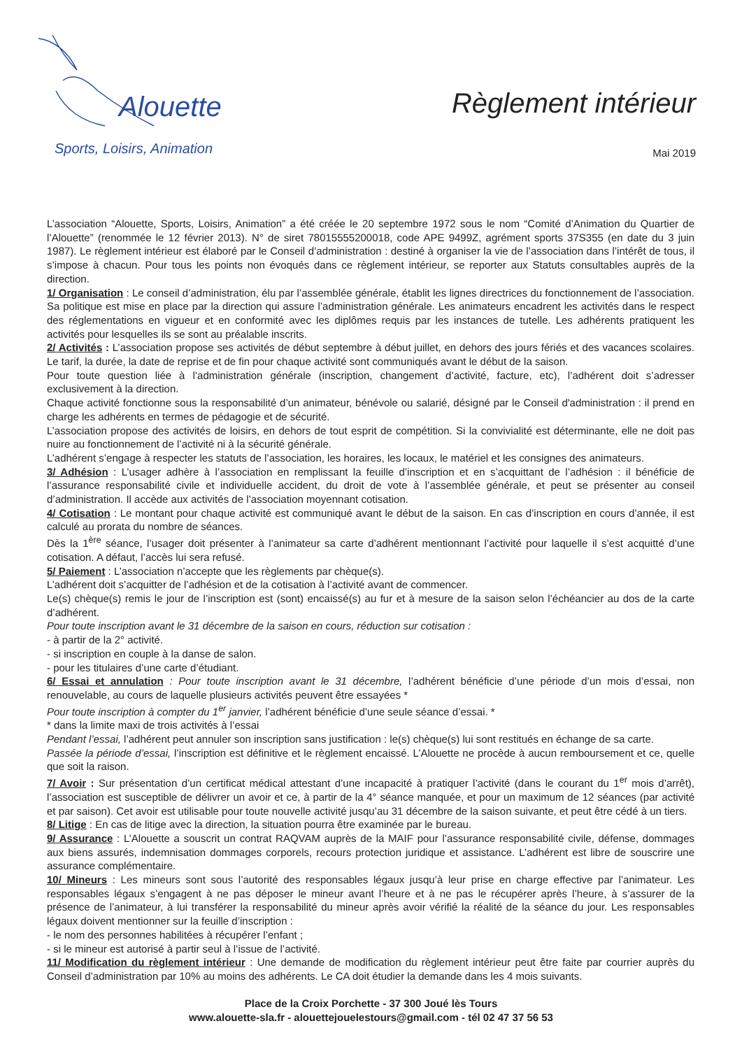Alouette
Sports, Loisirs, Animation
Règlement intérieur
Mai 2019
L’association “Alouette, Sports, Loisirs, Animation” a été créée le 20 septembre 1972 sous le nom “Comité d’Animation du Quartier de l’Alouette” (renommée le 12 février 2013). N° de siret 78015555200018, code APE 9499Z, agrément sports 37S355 (en date du 3 juin 1987). Le règlement intérieur est élaboré par le Conseil d’administration : destiné à organiser la vie de l’association dans l’intérêt de tous, il s’impose à chacun. Pour tous les points non évoqués dans ce règlement intérieur, se reporter aux Statuts consultables auprès de la direction.
1/ Organisation : Le conseil d’administration, élu par l’assemblée générale, établit les lignes directrices du fonctionnement de l’association. Sa politique est mise en place par la direction qui assure l’administration générale. Les animateurs encadrent les activités dans le respect des réglementations en vigueur et en conformité avec les diplômes requis par les instances de tutelle. Les adhérents pratiquent les activités pour lesquelles ils se sont au préalable inscrits.
2/ Activités : L’association propose ses activités de début septembre à début juillet, en dehors des jours fériés et des vacances scolaires. Le tarif, la durée, la date de reprise et de fin pour chaque activité sont communiqués avant le début de la saison.
Pour toute question liée à l’administration générale (inscription, changement d’activité, facture, etc), l’adhérent doit s’adresser exclusivement à la direction.
Chaque activité fonctionne sous la responsabilité d’un animateur, bénévole ou salarié, désigné par le Conseil d'administration : il prend en charge les adhérents en termes de pédagogie et de sécurité.
L’association propose des activités de loisirs, en dehors de tout esprit de compétition. Si la convivialité est déterminante, elle ne doit pas nuire au fonctionnement de l’activité ni à la sécurité générale.
L’adhérent s’engage à respecter les statuts de l’association, les horaires, les locaux, le matériel et les consignes des animateurs.
3/ Adhésion : L’usager adhère à l’association en remplissant la feuille d’inscription et en s’acquittant de l’adhésion : il bénéficie de l’assurance responsabilité civile et individuelle accident, du droit de vote à l’assemblée générale, et peut se présenter au conseil d’administration. Il accède aux activités de l’association moyennant cotisation.
4/ Cotisation : Le montant pour chaque activité est communiqué avant le début de la saison. En cas d’inscription en cours d’année, il est calculé au prorata du nombre de séances.
Dès la 1<sup>ère</sup> séance, l’usager doit présenter à l’animateur sa carte d’adhérent mentionnant l’activité pour laquelle il s’est acquitté d’une cotisation. A défaut, l’accès lui sera refusé.
5/ Paiement : L’association n’accepte que les règlements par chèque(s).
L’adhérent doit s’acquitter de l’adhésion et de la cotisation à l’activité avant de commencer.
Le(s) chèque(s) remis le jour de l’inscription est (sont) encaissé(s) au fur et à mesure de la saison selon l’échéancier au dos de la carte d’adhérent.
Pour toute inscription avant le 31 décembre de la saison en cours, réduction sur cotisation :
- à partir de la 2° activité.
- si inscription en couple à la danse de salon.
- pour les titulaires d’une carte d’étudiant.
6/ Essai et annulation : Pour toute inscription avant le 31 décembre, l’adhérent bénéficie d’une période d’un mois d’essai, non renouvelable, au cours de laquelle plusieurs activités peuvent être essayées *
Pour toute inscription à compter du 1<sup>er</sup> janvier, l’adhérent bénéficie d’une seule séance d’essai. *
* dans la limite maxi de trois activités à l’essai
Pendant l’essai, l’adhérent peut annuler son inscription sans justification : le(s) chèque(s) lui sont restitués en échange de sa carte.
Passée la période d’essai, l’inscription est définitive et le règlement encaissé. L’Alouette ne procède à aucun remboursement et ce, quelle que soit la raison.
7/ Avoir : Sur présentation d’un certificat médical attestant d’une incapacité à pratiquer l’activité (dans le courant du 1<sup>er</sup> mois d’arrêt), l’association est susceptible de délivrer un avoir et ce, à partir de la 4° séance manquée, et pour un maximum de 12 séances (par activité et par saison). Cet avoir est utilisable pour toute nouvelle activité jusqu’au 31 décembre de la saison suivante, et peut être cédé à un tiers.
8/ Litige : En cas de litige avec la direction, la situation pourra être examinée par le bureau.
9/ Assurance : L’Alouette a souscrit un contrat RAQVAM auprès de la MAIF pour l’assurance responsabilité civile, défense, dommages aux biens assurés, indemnisation dommages corporels, recours protection juridique et assistance. L’adhérent est libre de souscrire une assurance complémentaire.
10/ Mineurs : Les mineurs sont sous l’autorité des responsables légaux jusqu’à leur prise en charge effective par l’animateur. Les responsables légaux s’engagent à ne pas déposer le mineur avant l’heure et à ne pas le récupérer après l’heure, à s’assurer de la présence de l’animateur, à lui transférer la responsabilité du mineur après avoir vérifié la réalité de la séance du jour. Les responsables légaux doivent mentionner sur la feuille d’inscription :
- le nom des personnes habilitées à récupérer l’enfant ;
- si le mineur est autorisé à partir seul à l’issue de l’activité.
11/ Modification du règlement intérieur : Une demande de modification du règlement intérieur peut être faite par courrier auprès du Conseil d’administration par 10% au moins des adhérents. Le CA doit étudier la demande dans les 4 mois suivants.
Place de la Croix Porchette - 37 300 Joué lès Tours
www.alouette-sla.fr - alouettejouelestours@gmail.com - tél 02 47 37 56 53